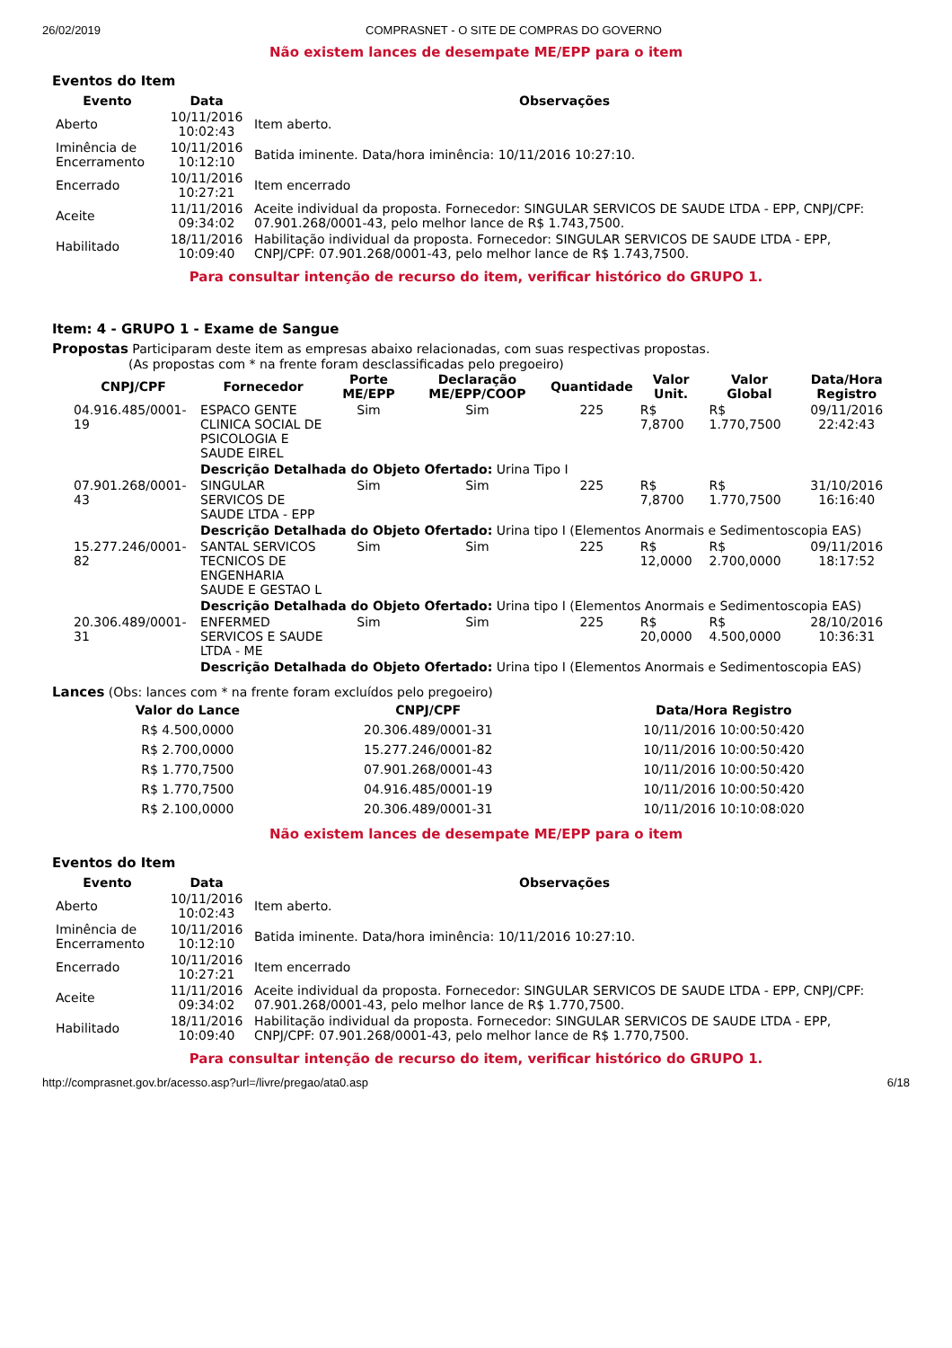26/02/2019 COMPRASNET - O SITE DE COMPRAS DO GOVERNO
Não existem lances de desempate ME/EPP para o item
Eventos do Item
| Evento | Data | Observações |
| --- | --- | --- |
| Aberto | 10/11/2016 10:02:43 | Item aberto. |
| Iminência de Encerramento | 10/11/2016 10:12:10 | Batida iminente. Data/hora iminência: 10/11/2016 10:27:10. |
| Encerrado | 10/11/2016 10:27:21 | Item encerrado |
| Aceite | 11/11/2016 09:34:02 | Aceite individual da proposta. Fornecedor: SINGULAR SERVICOS DE SAUDE LTDA - EPP, CNPJ/CPF: 07.901.268/0001-43, pelo melhor lance de R$ 1.743,7500. |
| Habilitado | 18/11/2016 10:09:40 | Habilitação individual da proposta. Fornecedor: SINGULAR SERVICOS DE SAUDE LTDA - EPP, CNPJ/CPF: 07.901.268/0001-43, pelo melhor lance de R$ 1.743,7500. |
Para consultar intenção de recurso do item, verificar histórico do GRUPO 1.
Item: 4 - GRUPO 1 - Exame de Sangue
Propostas Participaram deste item as empresas abaixo relacionadas, com suas respectivas propostas.
(As propostas com * na frente foram desclassificadas pelo pregoeiro)
| CNPJ/CPF | Fornecedor | Porte ME/EPP | Declaração ME/EPP/COOP | Quantidade | Valor Unit. | Valor Global | Data/Hora Registro |
| --- | --- | --- | --- | --- | --- | --- | --- |
| 04.916.485/0001-19 | ESPACO GENTE CLINICA SOCIAL DE PSICOLOGIA E SAUDE EIREL | Sim | Sim | 225 | R$ 7,8700 | R$ 1.770,7500 | 09/11/2016 22:42:43 |
| | Descrição Detalhada do Objeto Ofertado: Urina Tipo I | | | | | | |
| 07.901.268/0001-43 | SINGULAR SERVICOS DE SAUDE LTDA - EPP | Sim | Sim | 225 | R$ 7,8700 | R$ 1.770,7500 | 31/10/2016 16:16:40 |
| | Descrição Detalhada do Objeto Ofertado: Urina tipo I (Elementos Anormais e Sedimentoscopia EAS) | | | | | | |
| 15.277.246/0001-82 | SANTAL SERVICOS TECNICOS DE ENGENHARIA SAUDE E GESTAO L | Sim | Sim | 225 | R$ 12,0000 | R$ 2.700,0000 | 09/11/2016 18:17:52 |
| | Descrição Detalhada do Objeto Ofertado: Urina tipo I (Elementos Anormais e Sedimentoscopia EAS) | | | | | | |
| 20.306.489/0001-31 | ENFERMED SERVICOS E SAUDE LTDA - ME | Sim | Sim | 225 | R$ 20,0000 | R$ 4.500,0000 | 28/10/2016 10:36:31 |
| | Descrição Detalhada do Objeto Ofertado: Urina tipo I (Elementos Anormais e Sedimentoscopia EAS) | | | | | | |
Lances (Obs: lances com * na frente foram excluídos pelo pregoeiro)
| Valor do Lance | CNPJ/CPF | Data/Hora Registro |
| --- | --- | --- |
| R$ 4.500,0000 | 20.306.489/0001-31 | 10/11/2016 10:00:50:420 |
| R$ 2.700,0000 | 15.277.246/0001-82 | 10/11/2016 10:00:50:420 |
| R$ 1.770,7500 | 07.901.268/0001-43 | 10/11/2016 10:00:50:420 |
| R$ 1.770,7500 | 04.916.485/0001-19 | 10/11/2016 10:00:50:420 |
| R$ 2.100,0000 | 20.306.489/0001-31 | 10/11/2016 10:10:08:020 |
Não existem lances de desempate ME/EPP para o item
Eventos do Item
| Evento | Data | Observações |
| --- | --- | --- |
| Aberto | 10/11/2016 10:02:43 | Item aberto. |
| Iminência de Encerramento | 10/11/2016 10:12:10 | Batida iminente. Data/hora iminência: 10/11/2016 10:27:10. |
| Encerrado | 10/11/2016 10:27:21 | Item encerrado |
| Aceite | 11/11/2016 09:34:02 | Aceite individual da proposta. Fornecedor: SINGULAR SERVICOS DE SAUDE LTDA - EPP, CNPJ/CPF: 07.901.268/0001-43, pelo melhor lance de R$ 1.770,7500. |
| Habilitado | 18/11/2016 10:09:40 | Habilitação individual da proposta. Fornecedor: SINGULAR SERVICOS DE SAUDE LTDA - EPP, CNPJ/CPF: 07.901.268/0001-43, pelo melhor lance de R$ 1.770,7500. |
Para consultar intenção de recurso do item, verificar histórico do GRUPO 1.
http://comprasnet.gov.br/acesso.asp?url=/livre/pregao/ata0.asp 6/18